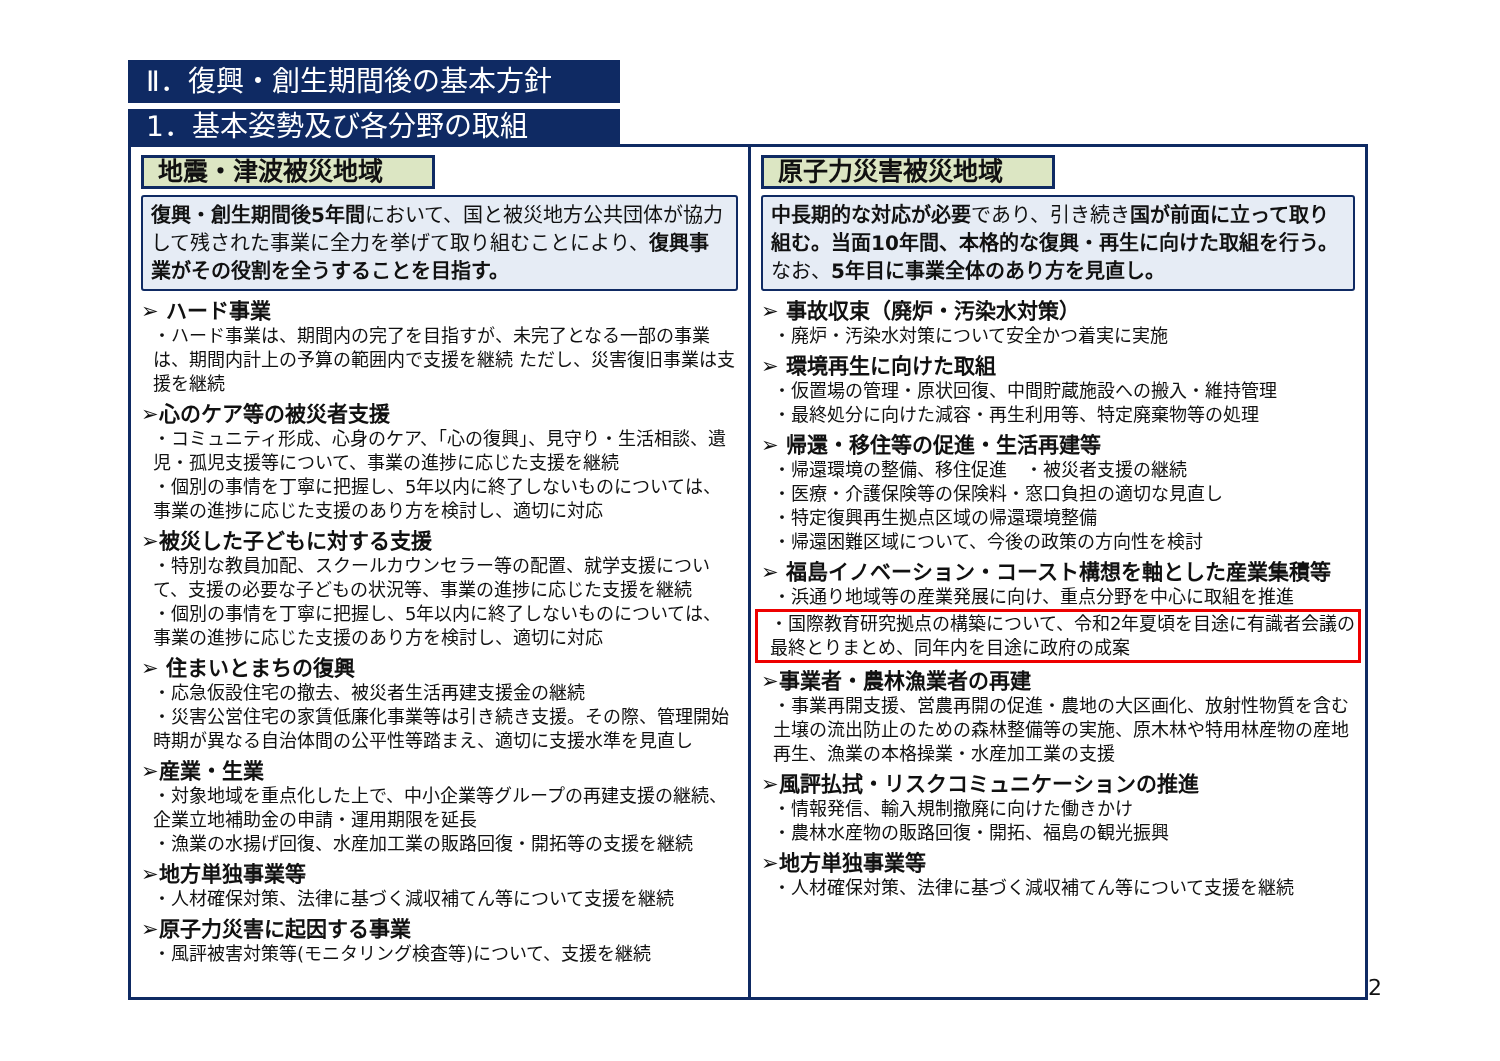Ⅱ．復興・創生期間後の基本方針
1．基本姿勢及び各分野の取組
地震・津波被災地域
復興・創生期間後5年間において、国と被災地方公共団体が協力して残された事業に全力を挙げて取り組むことにより、復興事業がその役割を全うすることを目指す。
➢ ハード事業
・ハード事業は、期間内の完了を目指すが、未完了となる一部の事業は、期間内計上の予算の範囲内で支援を継続 ただし、災害復旧事業は支援を継続
➢心のケア等の被災者支援
・コミュニティ形成、心身のケア、「心の復興」、見守り・生活相談、遺児・孤児支援等について、事業の進捗に応じた支援を継続
・個別の事情を丁寧に把握し、5年以内に終了しないものについては、事業の進捗に応じた支援のあり方を検討し、適切に対応
➢被災した子どもに対する支援
・特別な教員加配、スクールカウンセラー等の配置、就学支援について、支援の必要な子どもの状況等、事業の進捗に応じた支援を継続
・個別の事情を丁寧に把握し、5年以内に終了しないものについては、事業の進捗に応じた支援のあり方を検討し、適切に対応
➢ 住まいとまちの復興
・応急仮設住宅の撤去、被災者生活再建支援金の継続
・災害公営住宅の家賃低廉化事業等は引き続き支援。その際、管理開始時期が異なる自治体間の公平性等踏まえ、適切に支援水準を見直し
➢産業・生業
・対象地域を重点化した上で、中小企業等グループの再建支援の継続、企業立地補助金の申請・運用期限を延長
・漁業の水揚げ回復、水産加工業の販路回復・開拓等の支援を継続
➢地方単独事業等
・人材確保対策、法律に基づく減収補てん等について支援を継続
➢原子力災害に起因する事業
・風評被害対策等(モニタリング検査等)について、支援を継続
原子力災害被災地域
中長期的な対応が必要であり、引き続き国が前面に立って取り組む。当面10年間、本格的な復興・再生に向けた取組を行う。なお、5年目に事業全体のあり方を見直し。
➢ 事故収束（廃炉・汚染水対策）
・廃炉・汚染水対策について安全かつ着実に実施
➢ 環境再生に向けた取組
・仮置場の管理・原状回復、中間貯蔵施設への搬入・維持管理
・最終処分に向けた減容・再生利用等、特定廃棄物等の処理
➢ 帰還・移住等の促進・生活再建等
・帰還環境の整備、移住促進　・被災者支援の継続
・医療・介護保険等の保険料・窓口負担の適切な見直し
・特定復興再生拠点区域の帰還環境整備
・帰還困難区域について、今後の政策の方向性を検討
➢ 福島イノベーション・コースト構想を軸とした産業集積等
・浜通り地域等の産業発展に向け、重点分野を中心に取組を推進
・国際教育研究拠点の構築について、令和2年夏頃を目途に有識者会議の最終とりまとめ、同年内を目途に政府の成案
➢事業者・農林漁業者の再建
・事業再開支援、営農再開の促進・農地の大区画化、放射性物質を含む土壌の流出防止のための森林整備等の実施、原木林や特用林産物の産地再生、漁業の本格操業・水産加工業の支援
➢風評払拭・リスクコミュニケーションの推進
・情報発信、輸入規制撤廃に向けた働きかけ
・農林水産物の販路回復・開拓、福島の観光振興
➢地方単独事業等
・人材確保対策、法律に基づく減収補てん等について支援を継続
2